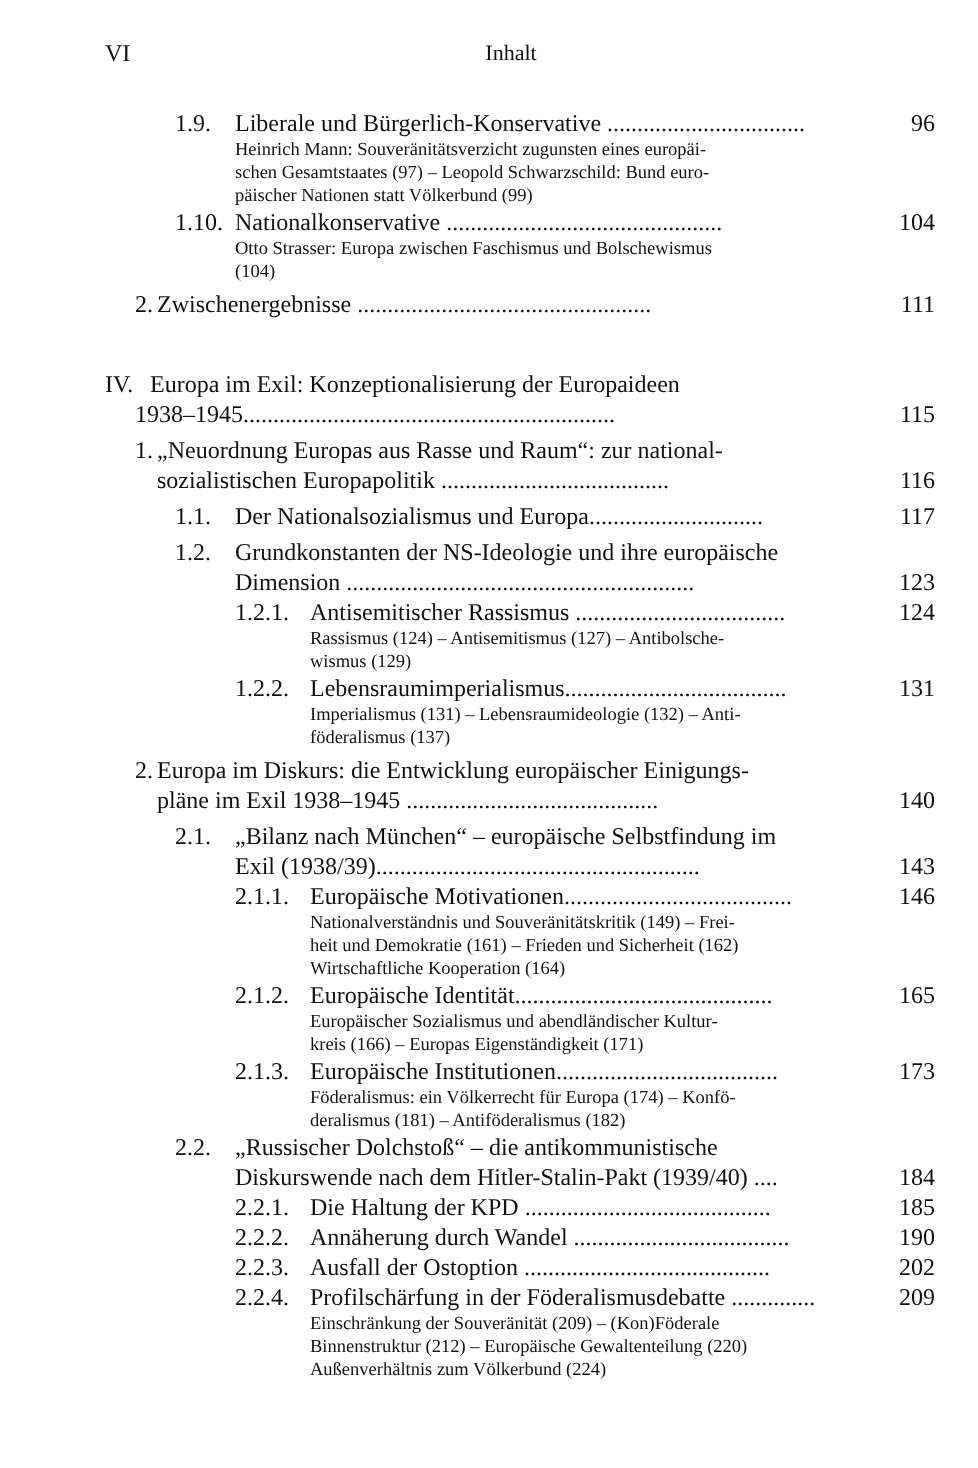VI Inhalt
1.9. Liberale und Bürgerlich-Konservative ................................. 96
Heinrich Mann: Souveränitätsverzicht zugunsten eines europäi-
schen Gesamtstaates (97) – Leopold Schwarzschild: Bund euro-
päischer Nationen statt Völkerbund (99)
1.10. Nationalkonservative .............................................. 104
Otto Strasser: Europa zwischen Faschismus und Bolschewismus
(104)
2. Zwischenergebnisse ................................................. 111
IV. Europa im Exil: Konzeptionalisierung der Europaideen
1938–1945.............................................................. 115
1. „Neuordnung Europas aus Rasse und Raum“: zur national-
sozialistischen Europapolitik ...................................... 116
1.1. Der Nationalsozialismus und Europa............................. 117
1.2. Grundkonstanten der NS-Ideologie und ihre europäische
Dimension .......................................................... 123
1.2.1. Antisemitischer Rassismus ................................... 124
Rassismus (124) – Antisemitismus (127) – Antibolsche-
wismus (129)
1.2.2. Lebensraumimperialismus..................................... 131
Imperialismus (131) – Lebensraumideologie (132) – Anti-
föderalismus (137)
2. Europa im Diskurs: die Entwicklung europäischer Einigungs-
pläne im Exil 1938–1945 .......................................... 140
2.1. „Bilanz nach München“ – europäische Selbstfindung im
Exil (1938/39)...................................................... 143
2.1.1. Europäische Motivationen...................................... 146
Nationalverständnis und Souveränitätskritik (149) – Frei-
heit und Demokratie (161) – Frieden und Sicherheit (162)
Wirtschaftliche Kooperation (164)
2.1.2. Europäische Identität........................................... 165
Europäischer Sozialismus und abendländischer Kultur-
kreis (166) – Europas Eigenständigkeit (171)
2.1.3. Europäische Institutionen..................................... 173
Föderalismus: ein Völkerrecht für Europa (174) – Konfö-
deralismus (181) – Antiföderalismus (182)
2.2. „Russischer Dolchstoß“ – die antikommunistische
Diskurswende nach dem Hitler-Stalin-Pakt (1939/40) .... 184
2.2.1. Die Haltung der KPD ......................................... 185
2.2.2. Annäherung durch Wandel .................................... 190
2.2.3. Ausfall der Ostoption ......................................... 202
2.2.4. Profilschärfung in der Föderalismusdebatte .............. 209
Einschränkung der Souveränität (209) – (Kon)Föderale
Binnenstruktur (212) – Europäische Gewaltenteilung (220)
Außenverhältnis zum Völkerbund (224)